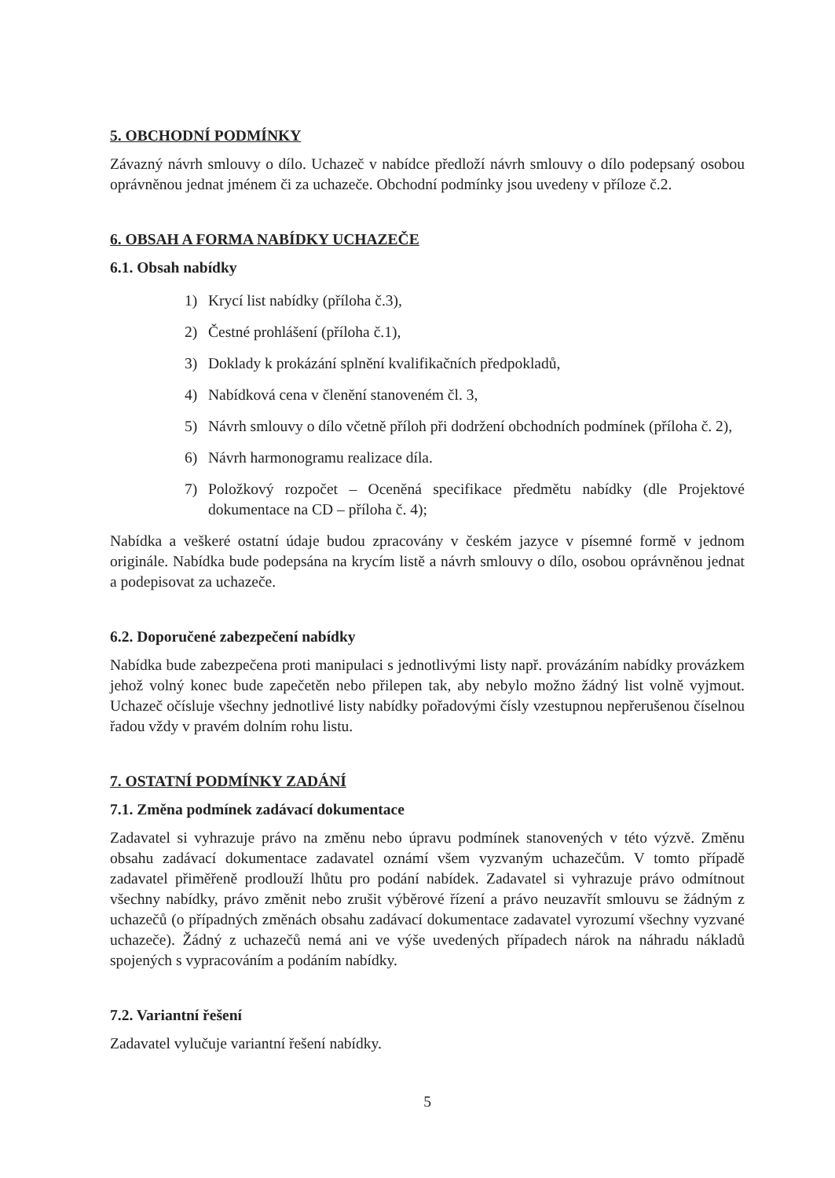5. OBCHODNÍ PODMÍNKY
Závazný návrh smlouvy o dílo. Uchazeč v nabídce předloží návrh smlouvy o dílo podepsaný osobou oprávněnou jednat jménem či za uchazeče. Obchodní podmínky jsou uvedeny v příloze č.2.
6. OBSAH A FORMA NABÍDKY UCHAZEČE
6.1. Obsah nabídky
1) Krycí list nabídky (příloha č.3),
2) Čestné prohlášení (příloha č.1),
3) Doklady k prokázání splnění kvalifikačních předpokladů,
4) Nabídková cena v členění stanoveném čl. 3,
5) Návrh smlouvy o dílo včetně příloh při dodržení obchodních podmínek (příloha č. 2),
6) Návrh harmonogramu realizace díla.
7) Položkový rozpočet – Oceněná specifikace předmětu nabídky (dle Projektové dokumentace na CD – příloha č. 4);
Nabídka a veškeré ostatní údaje budou zpracovány v českém jazyce v písemné formě v jednom originále. Nabídka bude podepsána na krycím listě a návrh smlouvy o dílo, osobou oprávněnou jednat a podepisovat za uchazeče.
6.2. Doporučené zabezpečení nabídky
Nabídka bude zabezpečena proti manipulaci s jednotlivými listy např. provázáním nabídky provázkem jehož volný konec bude zapečetěn nebo přilepen tak, aby nebylo možno žádný list volně vyjmout. Uchazeč očísluje všechny jednotlivé listy nabídky pořadovými čísly vzestupnou nepřerušenou číselnou řadou vždy v pravém dolním rohu listu.
7. OSTATNÍ PODMÍNKY ZADÁNÍ
7.1. Změna podmínek zadávací dokumentace
Zadavatel si vyhrazuje právo na změnu nebo úpravu podmínek stanovených v této výzvě. Změnu obsahu zadávací dokumentace zadavatel oznámí všem vyzvaným uchazečům. V tomto případě zadavatel přiměřeně prodlouží lhůtu pro podání nabídek. Zadavatel si vyhrazuje právo odmítnout všechny nabídky, právo změnit nebo zrušit výběrové řízení a právo neuzavřít smlouvu se žádným z uchazečů (o případných změnách obsahu zadávací dokumentace zadavatel vyrozumí všechny vyzvané uchazeče). Žádný z uchazečů nemá ani ve výše uvedených případech nárok na náhradu nákladů spojených s vypracováním a podáním nabídky.
7.2. Variantní řešení
Zadavatel vylučuje variantní řešení nabídky.
5